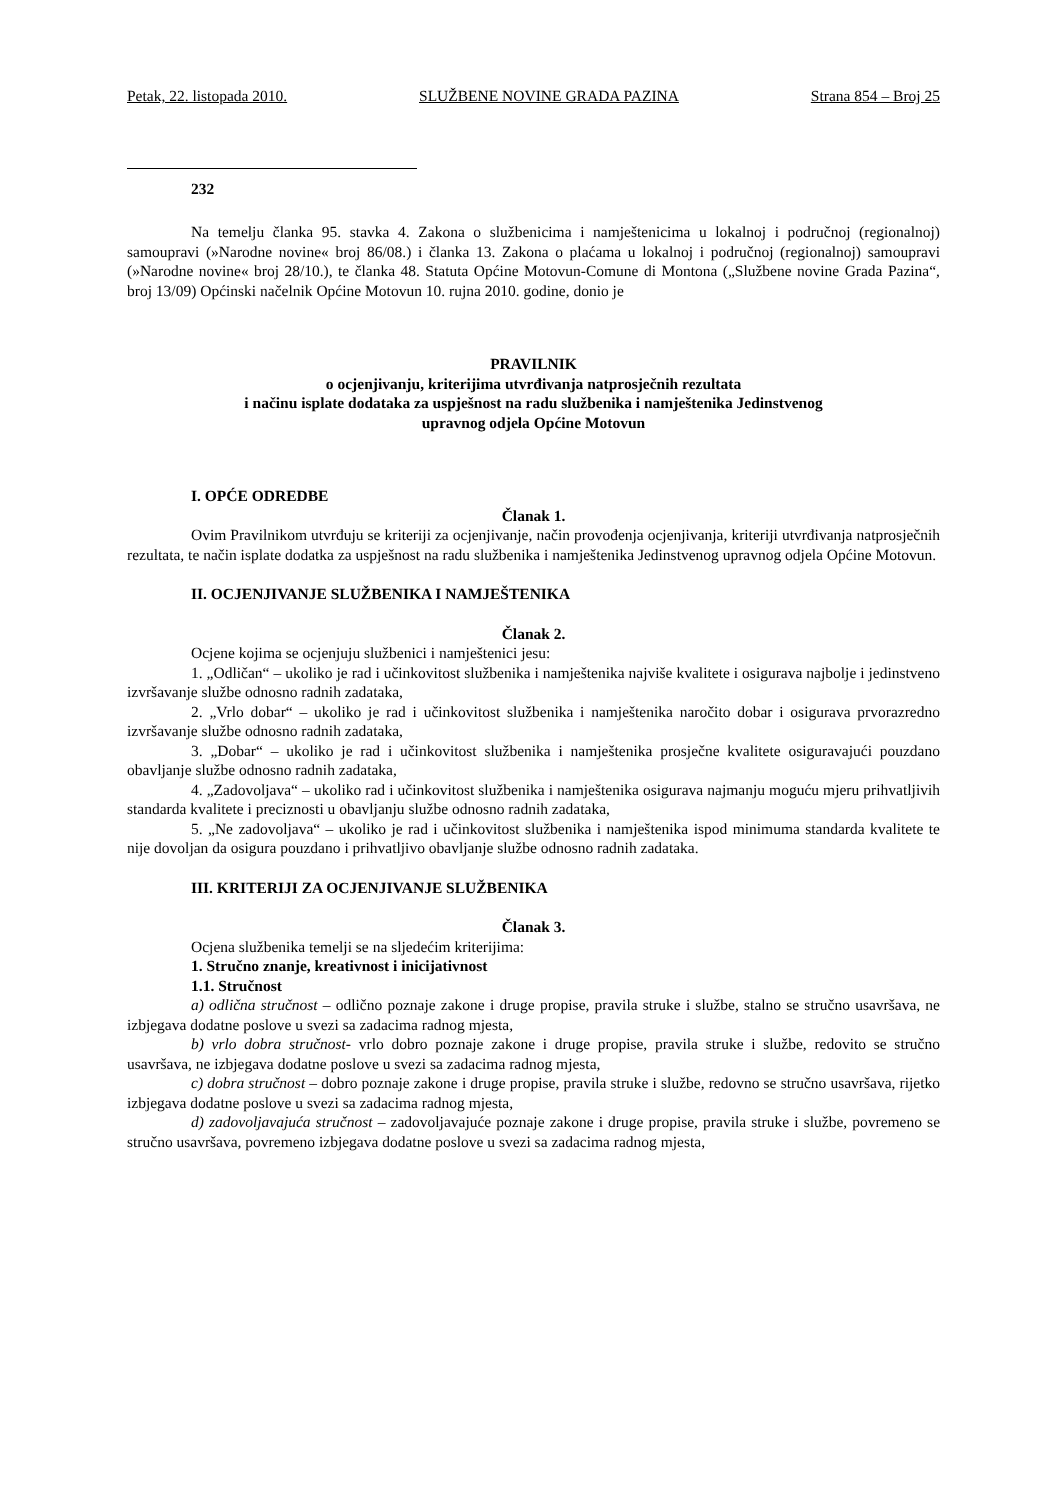Petak, 22. listopada 2010. SLUŽBENE NOVINE GRADA PAZINA Strana 854 – Broj 25
232
Na temelju članka 95. stavka 4. Zakona o službenicima i namještenicima u lokalnoj i područnoj (regionalnoj) samoupravi (»Narodne novine« broj 86/08.) i članka 13. Zakona o plaćama u lokalnoj i područnoj (regionalnoj) samoupravi (»Narodne novine« broj 28/10.), te članka 48. Statuta Općine Motovun-Comune di Montona („Službene novine Grada Pazina“, broj 13/09) Općinski načelnik Općine Motovun 10. rujna 2010. godine, donio je
PRAVILNIK
o ocjenjivanju, kriterijima utvrđivanja natprosječnih rezultata
i načinu isplate dodataka za uspješnost na radu službenika i namještenika Jedinstvenog
upravnog odjela Općine Motovun
I. OPĆE ODREDBE
Članak 1.
Ovim Pravilnikom utvrđuju se kriteriji za ocjenjivanje, način provođenja ocjenjivanja, kriteriji utvrđivanja natprosječnih rezultata, te način isplate dodatka za uspješnost na radu službenika i namještenika Jedinstvenog upravnog odjela Općine Motovun.
II. OCJENJIVANJE SLUŽBENIKA I NAMJEŠTENIKA
Članak 2.
Ocjene kojima se ocjenjuju službenici i namještenici jesu:
1. „Odličan“ – ukoliko je rad i učinkovitost službenika i namještenika najviše kvalitete i osigurava najbolje i jedinstveno izvršavanje službe odnosno radnih zadataka,
2. „Vrlo dobar“ – ukoliko je rad i učinkovitost službenika i namještenika naročito dobar i osigurava prvorazredno izvršavanje službe odnosno radnih zadataka,
3. „Dobar“ – ukoliko je rad i učinkovitost službenika i namještenika prosječne kvalitete osiguravajući pouzdano obavljanje službe odnosno radnih zadataka,
4. „Zadovoljava“ – ukoliko rad i učinkovitost službenika i namještenika osigurava najmanju moguću mjeru prihvatljivih standarda kvalitete i preciznosti u obavljanju službe odnosno radnih zadataka,
5. „Ne zadovoljava“ – ukoliko je rad i učinkovitost službenika i namještenika ispod minimuma standarda kvalitete te nije dovoljan da osigura pouzdano i prihvatljivo obavljanje službe odnosno radnih zadataka.
III. KRITERIJI ZA OCJENJIVANJE SLUŽBENIKA
Članak 3.
Ocjena službenika temelji se na sljedećim kriterijima:
1. Stručno znanje, kreativnost i inicijativnost
1.1. Stručnost
a) odlična stručnost – odlično poznaje zakone i druge propise, pravila struke i službe, stalno se stručno usavršava, ne izbjegava dodatne poslove u svezi sa zadacima radnog mjesta,
b) vrlo dobra stručnost- vrlo dobro poznaje zakone i druge propise, pravila struke i službe, redovito se stručno usavršava, ne izbjegava dodatne poslove u svezi sa zadacima radnog mjesta,
c) dobra stručnost – dobro poznaje zakone i druge propise, pravila struke i službe, redovno se stručno usavršava, rijetko izbjegava dodatne poslove u svezi sa zadacima radnog mjesta,
d) zadovoljavajuća stručnost – zadovoljavajuće poznaje zakone i druge propise, pravila struke i službe, povremeno se stručno usavršava, povremeno izbjegava dodatne poslove u svezi sa zadacima radnog mjesta,